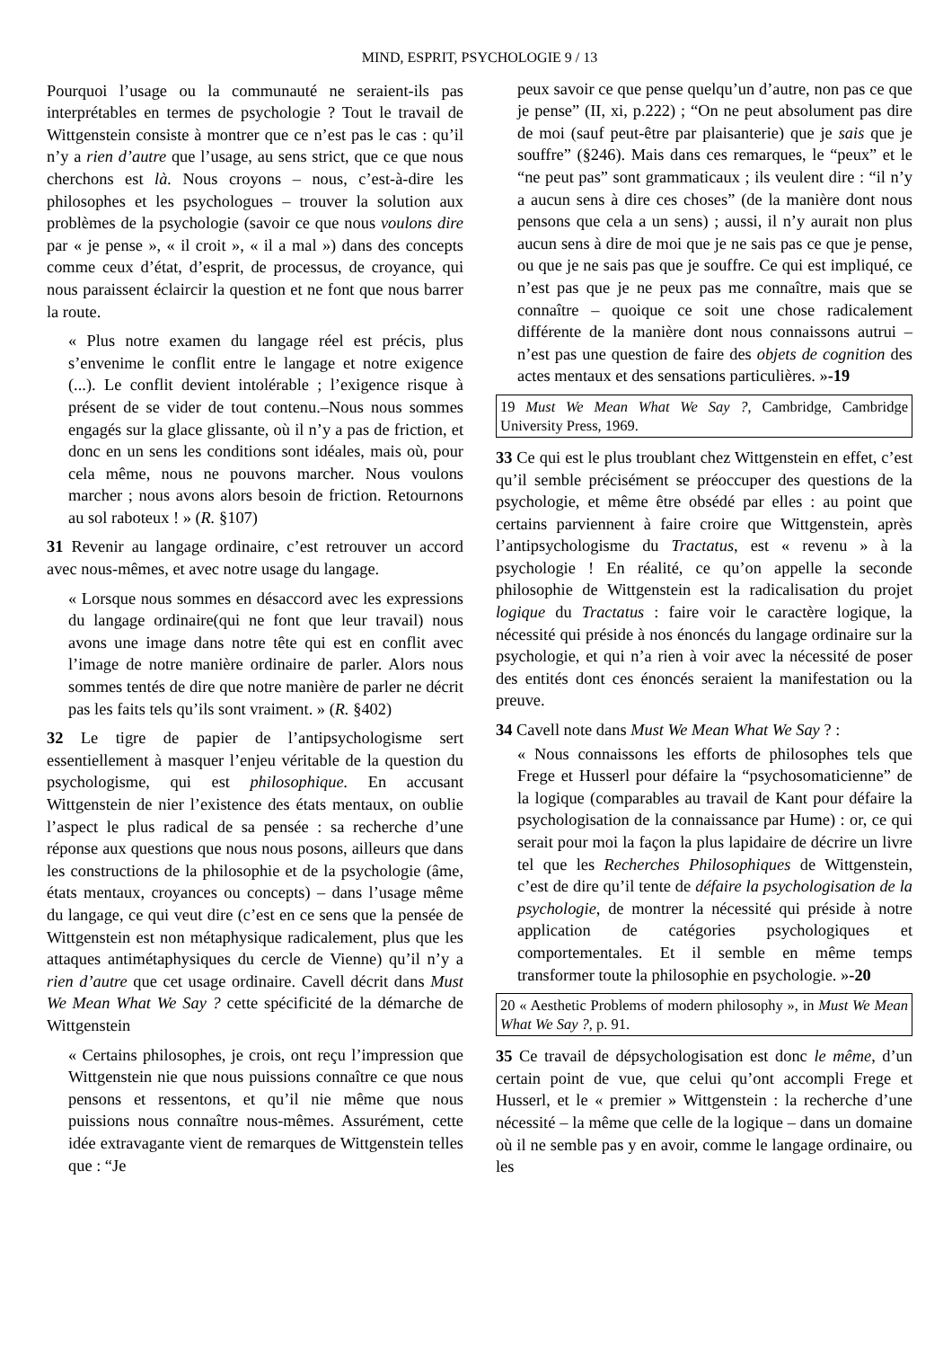MIND, ESPRIT, PSYCHOLOGIE 9 / 13
Pourquoi l’usage ou la communauté ne seraient-ils pas interprétables en termes de psychologie ? Tout le travail de Wittgenstein consiste à montrer que ce n’est pas le cas : qu’il n’y a rien d’autre que l’usage, au sens strict, que ce que nous cherchons est là. Nous croyons – nous, c’est-à-dire les philosophes et les psychologues – trouver la solution aux problèmes de la psychologie (savoir ce que nous voulons dire par « je pense », « il croit », « il a mal ») dans des concepts comme ceux d’état, d’esprit, de processus, de croyance, qui nous paraissent éclaircir la question et ne font que nous barrer la route.
« Plus notre examen du langage réel est précis, plus s’envenime le conflit entre le langage et notre exigence (...). Le conflit devient intolérable ; l’exigence risque à présent de se vider de tout contenu.–Nous nous sommes engagés sur la glace glissante, où il n’y a pas de friction, et donc en un sens les conditions sont idéales, mais où, pour cela même, nous ne pouvons marcher. Nous voulons marcher ; nous avons alors besoin de friction. Retournons au sol raboteux ! » (R. §107)
31 Revenir au langage ordinaire, c’est retrouver un accord avec nous-mêmes, et avec notre usage du langage.
« Lorsque nous sommes en désaccord avec les expressions du langage ordinaire(qui ne font que leur travail) nous avons une image dans notre tête qui est en conflit avec l’image de notre manière ordinaire de parler. Alors nous sommes tentés de dire que notre manière de parler ne décrit pas les faits tels qu’ils sont vraiment. » (R. §402)
32 Le tigre de papier de l’antipsychologisme sert essentiellement à masquer l’enjeu véritable de la question du psychologisme, qui est philosophique. En accusant Wittgenstein de nier l’existence des états mentaux, on oublie l’aspect le plus radical de sa pensée : sa recherche d’une réponse aux questions que nous nous posons, ailleurs que dans les constructions de la philosophie et de la psychologie (âme, états mentaux, croyances ou concepts) – dans l’usage même du langage, ce qui veut dire (c’est en ce sens que la pensée de Wittgenstein est non métaphysique radicalement, plus que les attaques antimétaphysiques du cercle de Vienne) qu’il n’y a rien d’autre que cet usage ordinaire. Cavell décrit dans Must We Mean What We Say ? cette spécificité de la démarche de Wittgenstein
« Certains philosophes, je crois, ont reçu l’impression que Wittgenstein nie que nous puissions connaître ce que nous pensons et ressentons, et qu’il nie même que nous puissions nous connaître nous-mêmes. Assurément, cette idée extravagante vient de remarques de Wittgenstein telles que : “Je
peux savoir ce que pense quelqu’un d’autre, non pas ce que je pense” (II, xi, p.222) ; “On ne peut absolument pas dire de moi (sauf peut-être par plaisanterie) que je sais que je souffre” (§246). Mais dans ces remarques, le “peux” et le “ne peut pas” sont grammaticaux ; ils veulent dire : “il n’y a aucun sens à dire ces choses” (de la manière dont nous pensons que cela a un sens) ; aussi, il n’y aurait non plus aucun sens à dire de moi que je ne sais pas ce que je pense, ou que je ne sais pas que je souffre. Ce qui est impliqué, ce n’est pas que je ne peux pas me connaître, mais que se connaître – quoique ce soit une chose radicalement différente de la manière dont nous connaissons autrui – n’est pas une question de faire des objets de cognition des actes mentaux et des sensations particulières. »-19
19 Must We Mean What We Say ?, Cambridge, Cambridge University Press, 1969.
33 Ce qui est le plus troublant chez Wittgenstein en effet, c’est qu’il semble précisément se préoccuper des questions de la psychologie, et même être obsédé par elles : au point que certains parviennent à faire croire que Wittgenstein, après l’antipsychologisme du Tractatus, est « revenu » à la psychologie ! En réalité, ce qu’on appelle la seconde philosophie de Wittgenstein est la radicalisation du projet logique du Tractatus : faire voir le caractère logique, la nécessité qui préside à nos énoncés du langage ordinaire sur la psychologie, et qui n’a rien à voir avec la nécessité de poser des entités dont ces énoncés seraient la manifestation ou la preuve.
34 Cavell note dans Must We Mean What We Say ? :
« Nous connaissons les efforts de philosophes tels que Frege et Husserl pour défaire la “psychosomaticienne” de la logique (comparables au travail de Kant pour défaire la psychologisation de la connaissance par Hume) : or, ce qui serait pour moi la façon la plus lapidaire de décrire un livre tel que les Recherches Philosophiques de Wittgenstein, c’est de dire qu’il tente de défaire la psychologisation de la psychologie, de montrer la nécessité qui préside à notre application de catégories psychologiques et comportementales. Et il semble en même temps transformer toute la philosophie en psychologie. »-20
20 « Aesthetic Problems of modern philosophy », in Must We Mean What We Say ?, p. 91.
35 Ce travail de dépsychologisation est donc le même, d’un certain point de vue, que celui qu’ont accompli Frege et Husserl, et le « premier » Wittgenstein : la recherche d’une nécessité – la même que celle de la logique – dans un domaine où il ne semble pas y en avoir, comme le langage ordinaire, ou les